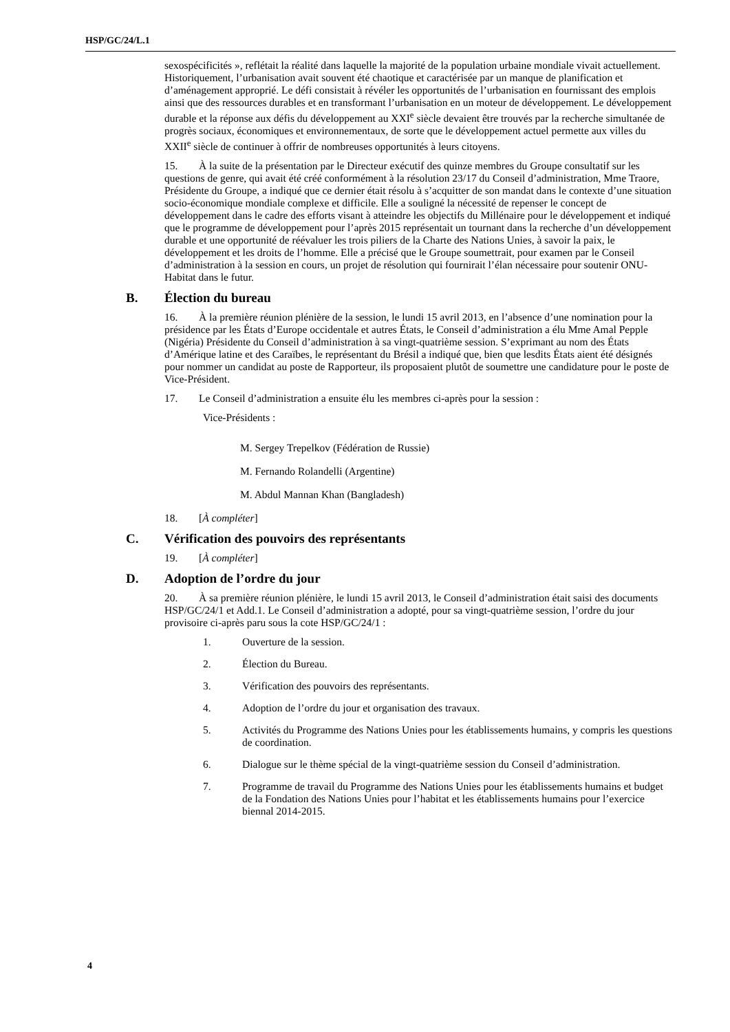HSP/GC/24/L.1
sexospécificités », reflétait la réalité dans laquelle la majorité de la population urbaine mondiale vivait actuellement. Historiquement, l’urbanisation avait souvent été chaotique et caractérisée par un manque de planification et d’aménagement approprié. Le défi consistait à révéler les opportunités de l’urbanisation en fournissant des emplois ainsi que des ressources durables et en transformant l’urbanisation en un moteur de développement. Le développement durable et la réponse aux défis du développement au XXI<sup>e</sup> siècle devaient être trouvés par la recherche simultanée de progrès sociaux, économiques et environnementaux, de sorte que le développement actuel permette aux villes du XXII<sup>e</sup> siècle de continuer à offrir de nombreuses opportunités à leurs citoyens.
15. À la suite de la présentation par le Directeur exécutif des quinze membres du Groupe consultatif sur les questions de genre, qui avait été créé conformément à la résolution 23/17 du Conseil d’administration, Mme Traore, Présidente du Groupe, a indiqué que ce dernier était résolu à s’acquitter de son mandat dans le contexte d’une situation socio-économique mondiale complexe et difficile. Elle a souligné la nécessité de repenser le concept de développement dans le cadre des efforts visant à atteindre les objectifs du Millénaire pour le développement et indiqué que le programme de développement pour l’après 2015 représentait un tournant dans la recherche d’un développement durable et une opportunité de réévaluer les trois piliers de la Charte des Nations Unies, à savoir la paix, le développement et les droits de l’homme. Elle a précisé que le Groupe soumettrait, pour examen par le Conseil d’administration à la session en cours, un projet de résolution qui fournirait l’élan nécessaire pour soutenir ONU-Habitat dans le futur.
B. Élection du bureau
16. À la première réunion plénière de la session, le lundi 15 avril 2013, en l’absence d’une nomination pour la présidence par les États d’Europe occidentale et autres États, le Conseil d’administration a élu Mme Amal Pepple (Nigéria) Présidente du Conseil d’administration à sa vingt-quatrième session. S’exprimant au nom des États d’Amérique latine et des Caraïbes, le représentant du Brésil a indiqué que, bien que lesdits États aient été désignés pour nommer un candidat au poste de Rapporteur, ils proposaient plutôt de soumettre une candidature pour le poste de Vice-Président.
17. Le Conseil d’administration a ensuite élu les membres ci-après pour la session :
Vice-Présidents :
M. Sergey Trepelkov (Fédération de Russie)
M. Fernando Rolandelli (Argentine)
M. Abdul Mannan Khan (Bangladesh)
18. [À compléter]
C. Vérification des pouvoirs des représentants
19. [À compléter]
D. Adoption de l’ordre du jour
20. À sa première réunion plénière, le lundi 15 avril 2013, le Conseil d’administration était saisi des documents HSP/GC/24/1 et Add.1. Le Conseil d’administration a adopté, pour sa vingt-quatrième session, l’ordre du jour provisoire ci-après paru sous la cote HSP/GC/24/1 :
1. Ouverture de la session.
2. Élection du Bureau.
3. Vérification des pouvoirs des représentants.
4. Adoption de l’ordre du jour et organisation des travaux.
5. Activités du Programme des Nations Unies pour les établissements humains, y compris les questions de coordination.
6. Dialogue sur le thème spécial de la vingt-quatrième session du Conseil d’administration.
7. Programme de travail du Programme des Nations Unies pour les établissements humains et budget de la Fondation des Nations Unies pour l’habitat et les établissements humains pour l’exercice biennal 2014-2015.
4